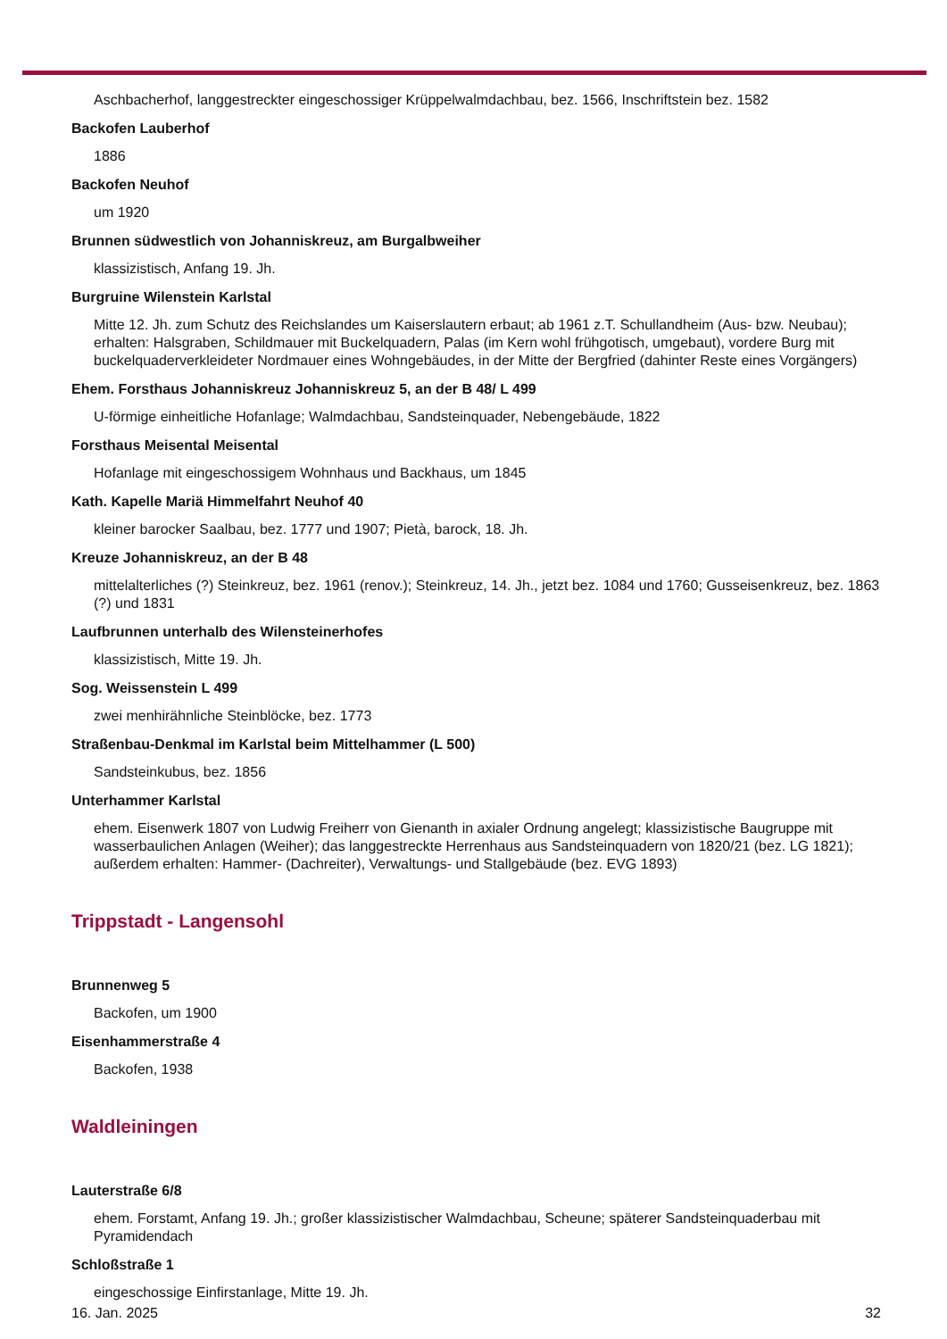Aschbacherhof, langgestreckter eingeschossiger Krüppelwalmdachbau, bez. 1566, Inschriftstein bez. 1582
Backofen Lauberhof
1886
Backofen Neuhof
um 1920
Brunnen südwestlich von Johanniskreuz, am Burgalbweiher
klassizistisch, Anfang 19. Jh.
Burgruine Wilenstein Karlstal
Mitte 12. Jh. zum Schutz des Reichslandes um Kaiserslautern erbaut; ab 1961 z.T. Schullandheim (Aus- bzw. Neubau); erhalten: Halsgraben, Schildmauer mit Buckelquadern, Palas (im Kern wohl frühgotisch, umgebaut), vordere Burg mit buckelquaderverkleideter Nordmauer eines Wohngebäudes, in der Mitte der Bergfried (dahinter Reste eines Vorgängers)
Ehem. Forsthaus Johanniskreuz Johanniskreuz 5, an der B 48/ L 499
U-förmige einheitliche Hofanlage; Walmdachbau, Sandsteinquader, Nebengebäude, 1822
Forsthaus Meisental Meisental
Hofanlage mit eingeschossigem Wohnhaus und Backhaus, um 1845
Kath. Kapelle Mariä Himmelfahrt Neuhof 40
kleiner barocker Saalbau, bez. 1777 und 1907; Pietà, barock, 18. Jh.
Kreuze Johanniskreuz, an der B 48
mittelalterliches (?) Steinkreuz, bez. 1961 (renov.); Steinkreuz, 14. Jh., jetzt bez. 1084 und 1760; Gusseisenkreuz, bez. 1863 (?) und 1831
Laufbrunnen unterhalb des Wilensteinerhofes
klassizistisch, Mitte 19. Jh.
Sog. Weissenstein L 499
zwei menhirähnliche Steinblöcke, bez. 1773
Straßenbau-Denkmal im Karlstal beim Mittelhammer (L 500)
Sandsteinkubus, bez. 1856
Unterhammer Karlstal
ehem. Eisenwerk 1807 von Ludwig Freiherr von Gienanth in axialer Ordnung angelegt; klassizistische Baugruppe mit wasserbaulichen Anlagen (Weiher); das langgestreckte Herrenhaus aus Sandsteinquadern von 1820/21 (bez. LG 1821); außerdem erhalten: Hammer- (Dachreiter), Verwaltungs- und Stallgebäude (bez. EVG 1893)
Trippstadt - Langensohl
Brunnenweg 5
Backofen, um 1900
Eisenhammerstraße 4
Backofen, 1938
Waldleiningen
Lauterstraße 6/8
ehem. Forstamt, Anfang 19. Jh.; großer klassizistischer Walmdachbau, Scheune; späterer Sandsteinquaderbau mit Pyramidendach
Schloßstraße 1
eingeschossige Einfirstanlage, Mitte 19. Jh.
16. Jan. 2025 32